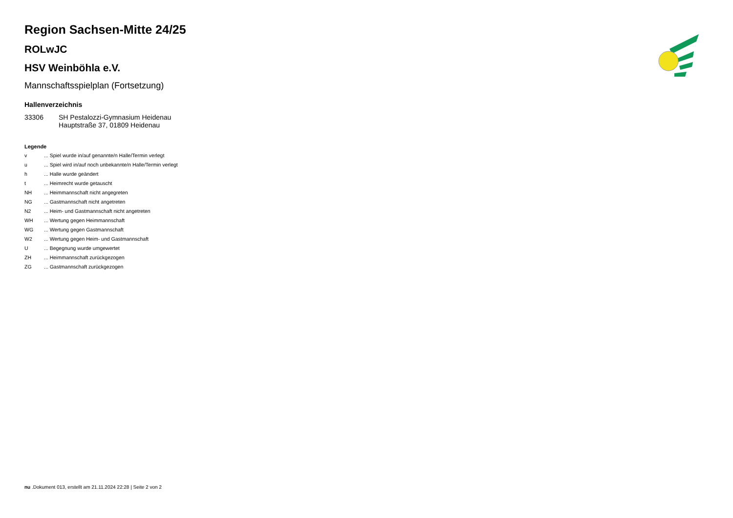Region Sachsen-Mitte 24/25
ROLwJC
HSV Weinböhla e.V.
Mannschaftsspielplan (Fortsetzung)
Hallenverzeichnis
| 33306 | SH Pestalozzi-Gymnasium Heidenau Hauptstraße 37, 01809 Heidenau |
Legende
| v | ... Spiel wurde in/auf genannte/n Halle/Termin verlegt |
| u | ... Spiel wird in/auf noch unbekannte/n Halle/Termin verlegt |
| h | ... Halle wurde geändert |
| t | ... Heimrecht wurde getauscht |
| NH | ... Heimmannschaft nicht angegreten |
| NG | ... Gastmannschaft nicht angetreten |
| N2 | ... Heim- und Gastmannschaft nicht angetreten |
| WH | ... Wertung gegen Heimmannschaft |
| WG | ... Wertung gegen Gastmannschaft |
| W2 | ... Wertung gegen Heim- und Gastmannschaft |
| U | ... Begegnung wurde umgewertet |
| ZH | ... Heimmannschaft zurückgezogen |
| ZG | ... Gastmannschaft zurückgezogen |
nu .Dokument 013, erstellt am 21.11.2024 22:28 | Seite 2 von 2